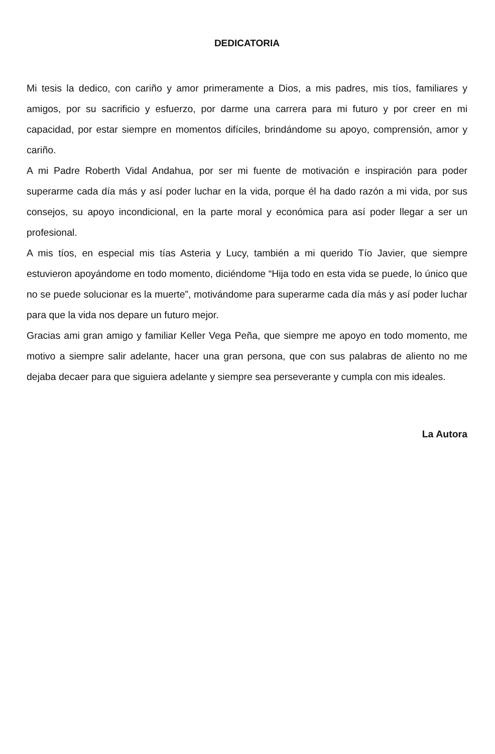DEDICATORIA
Mi tesis la dedico, con cariño y amor primeramente a Dios, a mis padres, mis tíos, familiares y amigos, por su sacrificio y esfuerzo, por darme una carrera para mi futuro y por creer en mi capacidad, por estar siempre en momentos difíciles, brindándome su apoyo, comprensión, amor y cariño.
A mi Padre Roberth Vidal Andahua, por ser mi fuente de motivación e inspiración para poder superarme cada día más y así poder luchar en la vida, porque él ha dado razón a mi vida, por sus consejos, su apoyo incondicional, en la parte moral y económica para así poder llegar a ser un profesional.
A mis tíos, en especial mis tías Asteria y Lucy, también a mi querido Tío Javier, que siempre estuvieron apoyándome en todo momento, diciéndome “Hija todo en esta vida se puede, lo único que no se puede solucionar es la muerte”, motivándome para superarme cada día más y así poder luchar para que la vida nos depare un futuro mejor.
Gracias ami gran amigo y familiar Keller Vega Peña, que siempre me apoyo en todo momento, me motivo a siempre salir adelante, hacer una gran persona, que con sus palabras de aliento no me dejaba decaer para que siguiera adelante y siempre sea perseverante y cumpla con mis ideales.
La Autora